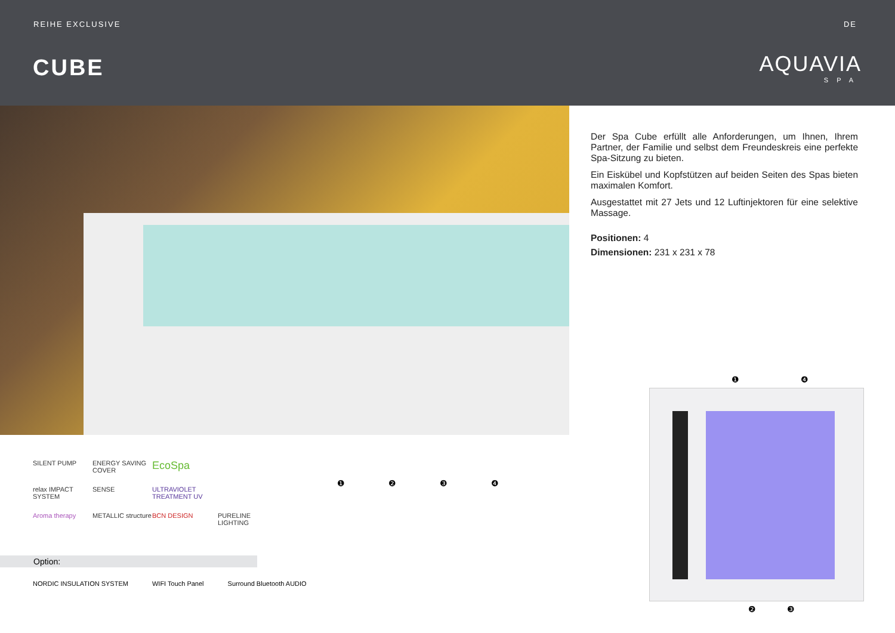REIHE EXCLUSIVE DE
CUBE AQUAVIA
SPA
Der Spa Cube erfüllt alle Anforderungen, um Ihnen, Ihrem Partner, der Familie und selbst dem Freundeskreis eine perfekte Spa-Sitzung zu bieten.
Ein Eiskübel und Kopfstützen auf beiden Seiten des Spas bieten maximalen Komfort.
Ausgestattet mit 27 Jets und 12 Luftinjektoren für eine selektive Massage.
Positionen: 4
Dimensionen: 231 x 231 x 78
SILENT PUMP ENERGY SAVING COVER EcoSpa relax IMPACT SYSTEM SENSE ULTRAVIOLET TREATMENT UV Aroma therapy METALLIC structure BCN DESIGN PURELINE LIGHTING
Option:
NORDIC INSULATION SYSTEM WIFI Touch Panel Surround Bluetooth AUDIO
❶ ❷ ❸ ❹
❶ ❹
❷ ❸